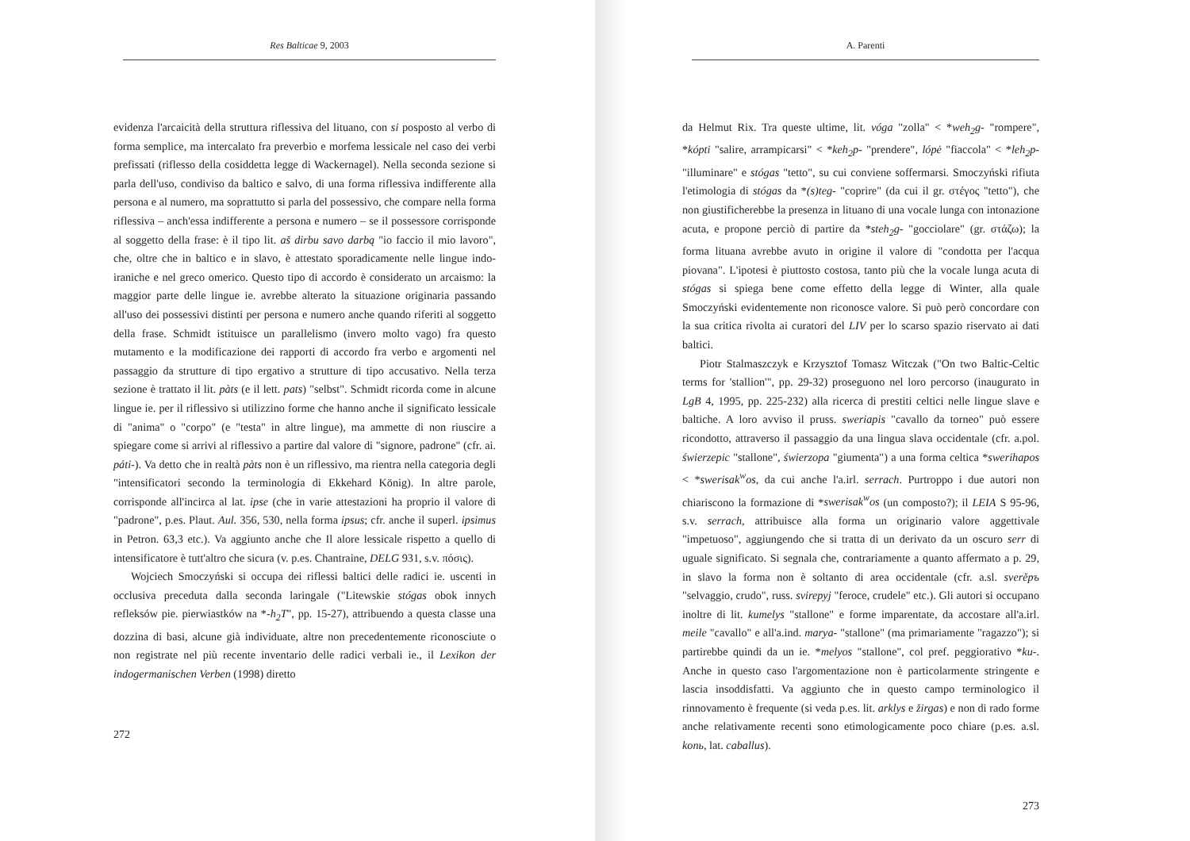Res Balticae 9, 2003
evidenza l'arcaicità della struttura riflessiva del lituano, con si posposto al verbo di forma semplice, ma intercalato fra preverbio e morfema lessicale nel caso dei verbi prefissati (riflesso della cosiddetta legge di Wackernagel). Nella seconda sezione si parla dell'uso, condiviso da baltico e salvo, di una forma riflessiva indifferente alla persona e al numero, ma soprattutto si parla del possessivo, che compare nella forma riflessiva – anch'essa indifferente a persona e numero – se il possessore corrisponde al soggetto della frase: è il tipo lit. aš dirbu savo darbą "io faccio il mio lavoro", che, oltre che in baltico e in slavo, è attestato sporadicamente nelle lingue indo-iraniche e nel greco omerico. Questo tipo di accordo è considerato un arcaismo: la maggior parte delle lingue ie. avrebbe alterato la situazione originaria passando all'uso dei possessivi distinti per persona e numero anche quando riferiti al soggetto della frase. Schmidt istituisce un parallelismo (invero molto vago) fra questo mutamento e la modificazione dei rapporti di accordo fra verbo e argomenti nel passaggio da strutture di tipo ergativo a strutture di tipo accusativo. Nella terza sezione è trattato il lit. pàts (e il lett. pats) "selbst". Schmidt ricorda come in alcune lingue ie. per il riflessivo si utilizzino forme che hanno anche il significato lessicale di "anima" o "corpo" (e "testa" in altre lingue), ma ammette di non riuscire a spiegare come si arrivi al riflessivo a partire dal valore di "signore, padrone" (cfr. ai. páti-). Va detto che in realtà pàts non è un riflessivo, ma rientra nella categoria degli "intensificatori secondo la terminologia di Ekkehard König). In altre parole, corrisponde all'incirca al lat. ipse (che in varie attestazioni ha proprio il valore di "padrone", p.es. Plaut. Aul. 356, 530, nella forma ipsus; cfr. anche il superl. ipsimus in Petron. 63,3 etc.). Va aggiunto anche che Il alore lessicale rispetto a quello di intensificatore è tutt'altro che sicura (v. p.es. Chantraine, DELG 931, s.v. πόσις).
Wojciech Smoczyński si occupa dei riflessi baltici delle radici ie. uscenti in occlusiva preceduta dalla seconda laringale ("Litewskie stógas obok innych refleksów pie. pierwiastków na *-h<sub>2</sub>T", pp. 15-27), attribuendo a questa classe una dozzina di basi, alcune già individuate, altre non precedentemente riconosciute o non registrate nel più recente inventario delle radici verbali ie., il Lexikon der indogermanischen Verben (1998) diretto
272
A. Parenti
da Helmut Rix. Tra queste ultime, lit. vóga "zolla" < *weh<sub>2</sub>g- "rompere", *kópti "salire, arrampicarsi" < *keh<sub>2</sub>p- "prendere", lópė "fiaccola" < *leh<sub>2</sub>p- "illuminare" e stógas "tetto", su cui conviene soffermarsi. Smoczyński rifiuta l'etimologia di stógas da *(s)teg- "coprire" (da cui il gr. στέγος "tetto"), che non giustificherebbe la presenza in lituano di una vocale lunga con intonazione acuta, e propone perciò di partire da *steh<sub>2</sub>g- "gocciolare" (gr. στάζω); la forma lituana avrebbe avuto in origine il valore di "condotta per l'acqua piovana". L'ipotesi è piuttosto costosa, tanto più che la vocale lunga acuta di stógas si spiega bene come effetto della legge di Winter, alla quale Smoczyński evidentemente non riconosce valore. Si può però concordare con la sua critica rivolta ai curatori del LIV per lo scarso spazio riservato ai dati baltici.
Piotr Stalmaszczyk e Krzysztof Tomasz Witczak ("On two Baltic-Celtic terms for 'stallion'", pp. 29-32) proseguono nel loro percorso (inaugurato in LgB 4, 1995, pp. 225-232) alla ricerca di prestiti celtici nelle lingue slave e baltiche. A loro avviso il pruss. sweriapis "cavallo da torneo" può essere ricondotto, attraverso il passaggio da una lingua slava occidentale (cfr. a.pol. świerzepic "stallone", świerzopa "giumenta") a una forma celtica *swerihapos < *swerisak<sup>w</sup>os, da cui anche l'a.irl. serrach. Purtroppo i due autori non chiariscono la formazione di *swerisak<sup>w</sup>os (un composto?); il LEIA S 95-96, s.v. serrach, attribuisce alla forma un originario valore aggettivale "impetuoso", aggiungendo che si tratta di un derivato da un oscuro serr di uguale significato. Si segnala che, contrariamente a quanto affermato a p. 29, in slavo la forma non è soltanto di area occidentale (cfr. a.sl. sverěpъ "selvaggio, crudo", russ. svirepyj "feroce, crudele" etc.). Gli autori si occupano inoltre di lit. kumelys "stallone" e forme imparentate, da accostare all'a.irl. meile "cavallo" e all'a.ind. marya- "stallone" (ma primariamente "ragazzo"); si partirebbe quindi da un ie. *melyos "stallone", col pref. peggiorativo *ku-. Anche in questo caso l'argomentazione non è particolarmente stringente e lascia insoddisfatti. Va aggiunto che in questo campo terminologico il rinnovamento è frequente (si veda p.es. lit. arklys e žirgas) e non di rado forme anche relativamente recenti sono etimologicamente poco chiare (p.es. a.sl. konь, lat. caballus).
273